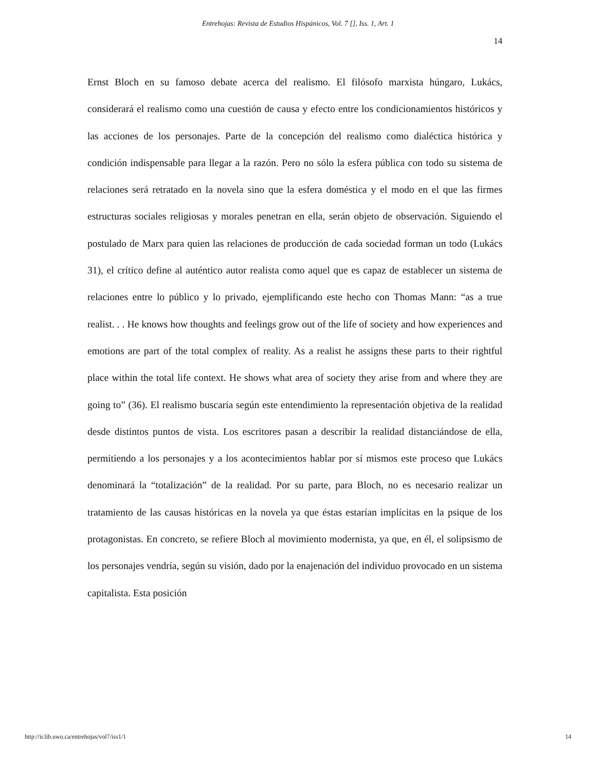Entrehojas: Revista de Estudios Hispánicos, Vol. 7 [], Iss. 1, Art. 1
14
Ernst Bloch en su famoso debate acerca del realismo. El filósofo marxista húngaro, Lukács, considerará el realismo como una cuestión de causa y efecto entre los condicionamientos históricos y las acciones de los personajes. Parte de la concepción del realismo como dialéctica histórica y condición indispensable para llegar a la razón. Pero no sólo la esfera pública con todo su sistema de relaciones será retratado en la novela sino que la esfera doméstica y el modo en el que las firmes estructuras sociales religiosas y morales penetran en ella, serán objeto de observación. Siguiendo el postulado de Marx para quien las relaciones de producción de cada sociedad forman un todo (Lukács 31), el crítico define al auténtico autor realista como aquel que es capaz de establecer un sistema de relaciones entre lo público y lo privado, ejemplificando este hecho con Thomas Mann: “as a true realist. . . He knows how thoughts and feelings grow out of the life of society and how experiences and emotions are part of the total complex of reality. As a realist he assigns these parts to their rightful place within the total life context. He shows what area of society they arise from and where they are going to” (36). El realismo buscaría según este entendimiento la representación objetiva de la realidad desde distintos puntos de vista. Los escritores pasan a describir la realidad distanciándose de ella, permitiendo a los personajes y a los acontecimientos hablar por sí mismos este proceso que Lukács denominará la “totalización” de la realidad. Por su parte, para Bloch, no es necesario realizar un tratamiento de las causas históricas en la novela ya que éstas estarían implícitas en la psique de los protagonistas. En concreto, se refiere Bloch al movimiento modernista, ya que, en él, el solipsismo de los personajes vendría, según su visión, dado por la enajenación del individuo provocado en un sistema capitalista. Esta posición
http://ir.lib.uwo.ca/entrehojas/vol7/iss1/1 14